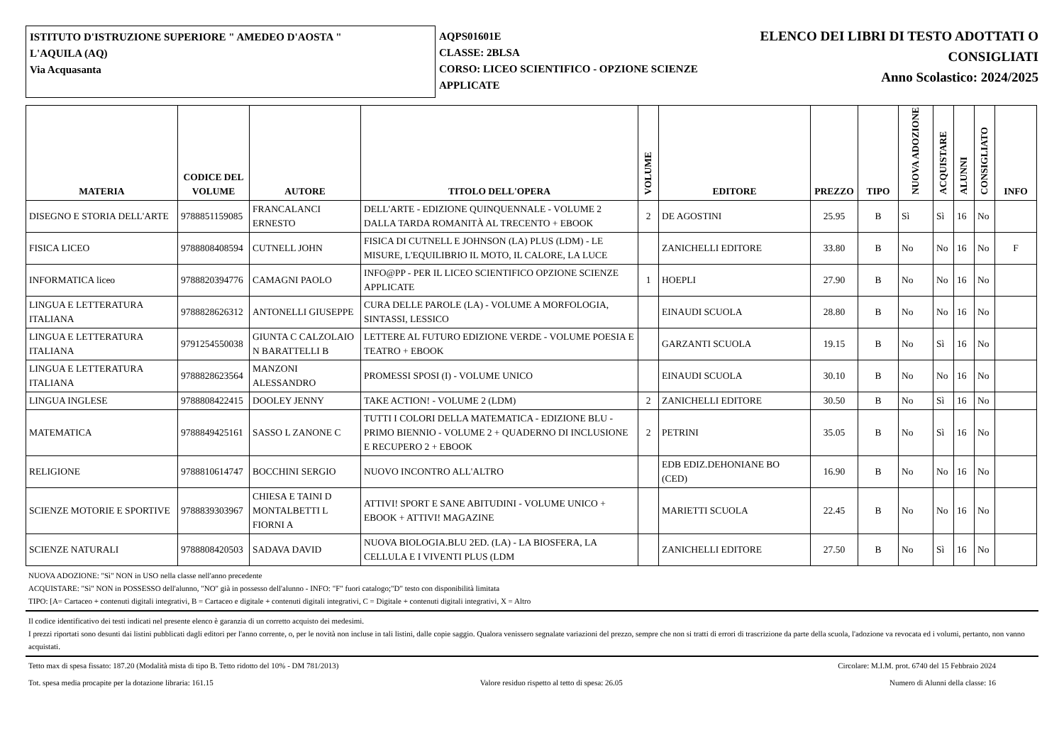ISTITUTO D'ISTRUZIONE SUPERIORE " AMEDEO D'AOSTA "
L'AQUILA (AQ)
Via Acquasanta
AQPS01601E
CLASSE: 2BLSA
CORSO: LICEO SCIENTIFICO - OPZIONE SCIENZE APPLICATE
ELENCO DEI LIBRI DI TESTO ADOTTATI O
CONSIGLIATI
Anno Scolastico: 2024/2025
| MATERIA | CODICE DEL VOLUME | AUTORE | TITOLO DELL'OPERA | VOLUME | EDITORE | PREZZO | TIPO | NUOVA ADOZIONE | ACQUISTARE | ALUNNI | CONSIGLIATO | INFO |
| --- | --- | --- | --- | --- | --- | --- | --- | --- | --- | --- | --- | --- |
| DISEGNO E STORIA DELL'ARTE | 9788851159085 | FRANCALANCI ERNESTO | DELL'ARTE - EDIZIONE QUINQUENNALE - VOLUME 2 DALLA TARDA ROMANITÀ AL TRECENTO + EBOOK | 2 | DE AGOSTINI | 25.95 | B | Sì | Sì | 16 | No | |
| FISICA LICEO | 9788808408594 | CUTNELL JOHN | FISICA DI CUTNELL E JOHNSON (LA) PLUS (LDM) - LE MISURE, L'EQUILIBRIO IL MOTO, IL CALORE, LA LUCE | | ZANICHELLI EDITORE | 33.80 | B | No | No | 16 | No | F |
| INFORMATICA liceo | 9788820394776 | CAMAGNI PAOLO | INFO@PP - PER IL LICEO SCIENTIFICO OPZIONE SCIENZE APPLICATE | 1 | HOEPLI | 27.90 | B | No | No | 16 | No | |
| LINGUA E LETTERATURA ITALIANA | 9788828626312 | ANTONELLI GIUSEPPE | CURA DELLE PAROLE (LA) - VOLUME A MORFOLOGIA, SINTASSI, LESSICO | | EINAUDI SCUOLA | 28.80 | B | No | No | 16 | No | |
| LINGUA E LETTERATURA ITALIANA | 9791254550038 | GIUNTA C CALZOLAIO N BARATTELLI B | LETTERE AL FUTURO EDIZIONE VERDE - VOLUME POESIA E TEATRO + EBOOK | | GARZANTI SCUOLA | 19.15 | B | No | Sì | 16 | No | |
| LINGUA E LETTERATURA ITALIANA | 9788828623564 | MANZONI ALESSANDRO | PROMESSI SPOSI (I) - VOLUME UNICO | | EINAUDI SCUOLA | 30.10 | B | No | No | 16 | No | |
| LINGUA INGLESE | 9788808422415 | DOOLEY JENNY | TAKE ACTION! - VOLUME 2 (LDM) | 2 | ZANICHELLI EDITORE | 30.50 | B | No | Sì | 16 | No | |
| MATEMATICA | 9788849425161 | SASSO L ZANONE C | TUTTI I COLORI DELLA MATEMATICA - EDIZIONE BLU - PRIMO BIENNIO - VOLUME 2 + QUADERNO DI INCLUSIONE E RECUPERO 2 + EBOOK | 2 | PETRINI | 35.05 | B | No | Sì | 16 | No | |
| RELIGIONE | 9788810614747 | BOCCHINI SERGIO | NUOVO INCONTRO ALL'ALTRO | | EDB EDIZ.DEHONIANE BO (CED) | 16.90 | B | No | No | 16 | No | |
| SCIENZE MOTORIE E SPORTIVE | 9788839303967 | CHIESA E TAINI D MONTALBETTI L FIORNI A | ATTIVI! SPORT E SANE ABITUDINI - VOLUME UNICO + EBOOK + ATTIVI! MAGAZINE | | MARIETTI SCUOLA | 22.45 | B | No | No | 16 | No | |
| SCIENZE NATURALI | 9788808420503 | SADAVA DAVID | NUOVA BIOLOGIA.BLU 2ED. (LA) - LA BIOSFERA, LA CELLULA E I VIVENTI PLUS (LDM | | ZANICHELLI EDITORE | 27.50 | B | No | Sì | 16 | No | |
NUOVA ADOZIONE: "Sì" NON in USO nella classe nell'anno precedente
ACQUISTARE: "Sì" NON in POSSESSO dell'alunno, "NO" già in possesso dell'alunno - INFO: "F" fuori catalogo;"D" testo con disponibilità limitata
TIPO: [A= Cartaceo + contenuti digitali integrativi, B = Cartaceo e digitale + contenuti digitali integrativi, C = Digitale + contenuti digitali integrativi, X = Altro
Il codice identificativo dei testi indicati nel presente elenco è garanzia di un corretto acquisto dei medesimi.
I prezzi riportati sono desunti dai listini pubblicati dagli editori per l'anno corrente, o, per le novità non incluse in tali listini, dalle copie saggio. Qualora venissero segnalate variazioni del prezzo, sempre che non si tratti di errori di trascrizione da parte della scuola, l'adozione va revocata ed i volumi, pertanto, non vanno acquistati.
Tetto max di spesa fissato: 187.20 (Modalità mista di tipo B. Tetto ridotto del 10% - DM 781/2013) Circolare: M.I.M. prot. 6740 del 15 Febbraio 2024
Tot. spesa media procapite per la dotazione libraria: 161.15 Valore residuo rispetto al tetto di spesa: 26.05 Numero di Alunni della classe: 16